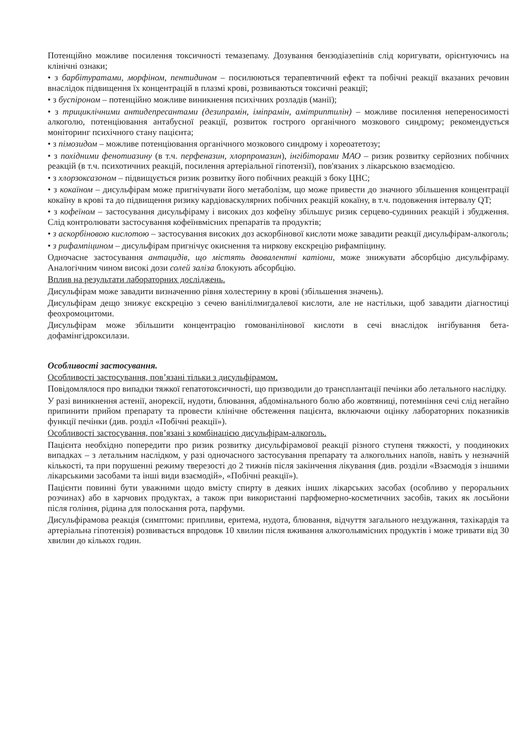Потенційно можливе посилення токсичності темазепаму. Дозування бензодіазепінів слід коригувати, орієнтуючись на клінічні ознаки;
• з барбітуратами, морфіном, пентидином – посилюються терапевтичний ефект та побічні реакції вказаних речовин внаслідок підвищення їх концентрацій в плазмі крові, розвиваються токсичні реакції;
• з буспіроном – потенційно можливе виникнення психічних розладів (манії);
• з трициклічними антидепресантами (дезипрамін, іміпрамін, амітриптилін) – можливе посилення непереносимості алкоголю, потенціювання антабусної реакції, розвиток гострого органічного мозкового синдрому; рекомендується моніторинг психічного стану пацієнта;
• з пімозидом – можливе потенціювання органічного мозкового синдрому і хореоатетозу;
• з похідними фенотиазину (в т.ч. перфеназин, хлорпромазин), інгібіторами МАО – ризик розвитку серйозних побічних реакцій (в т.ч. психотичних реакцій, посилення артеріальної гіпотензії), пов'язаних з лікарською взаємодією.
• з хлорзоксазоном – підвищується ризик розвитку його побічних реакцій з боку ЦНС;
• з кокаїном – дисульфірам може пригнічувати його метаболізм, що може привести до значного збільшення концентрації кокаїну в крові та до підвищення ризику кардіоваскулярних побічних реакцій кокаїну, в т.ч. подовження інтервалу QT;
• з кофеїном – застосування дисульфіраму і високих доз кофеїну збільшує ризик серцево-судинних реакцій і збудження. Слід контролювати застосування кофеїнвмісних препаратів та продуктів;
• з аскорбіновою кислотою – застосування високих доз аскорбінової кислоти може завадити реакції дисульфірам-алкоголь;
• з рифампіцином – дисульфірам пригнічує окиснення та ниркову екскрецію рифампіцину.
Одночасне застосування антацидів, що містять двовалентні катіони, може знижувати абсорбцію дисульфіраму. Аналогічним чином високі дози солей заліза блокують абсорбцію.
Вплив на результати лабораторних досліджень.
Дисульфірам може завадити визначенню рівня холестерину в крові (збільшення значень).
Дисульфірам дещо знижує екскрецію з сечею ванілілмигдалевої кислоти, але не настільки, щоб завадити діагностиці феохромоцитоми.
Дисульфірам може збільшити концентрацію гомованілінової кислоти в сечі внаслідок інгібування бета-дофамінгідроксилази.
Особливості застосування.
Особливості застосування, пов’язані тільки з дисульфірамом.
Повідомлялося про випадки тяжкої гепатотоксичності, що призводили до трансплантації печінки або летального наслідку.
У разі виникнення астенії, анорексії, нудоти, блювання, абдомінального болю або жовтяниці, потемніння сечі слід негайно припинити прийом препарату та провести клінічне обстеження пацієнта, включаючи оцінку лабораторних показників функції печінки (див. розділ «Побічні реакції»).
Особливості застосування, пов’язані з комбінацією дисульфірам-алкоголь.
Пацієнта необхідно попередити про ризик розвитку дисульфірамової реакції різного ступеня тяжкості, у поодиноких випадках – з летальним наслідком, у разі одночасного застосування препарату та алкогольних напоїв, навіть у незначній кількості, та при порушенні режиму тверезості до 2 тижнів після закінчення лікування (див. розділи «Взаємодія з іншими лікарськими засобами та інші види взаємодій», «Побічні реакції»).
Пацієнти повинні бути уважними щодо вмісту спирту в деяких інших лікарських засобах (особливо у пероральних розчинах) або в харчових продуктах, а також при використанні парфюмерно-косметичних засобів, таких як лосьйони після гоління, рідина для полоскання рота, парфуми.
Дисульфірамова реакція (симптоми: припливи, еритема, нудота, блювання, відчуття загального нездужання, тахікардія та артеріальна гіпотензія) розвивається впродовж 10 хвилин після вживання алкогольвмісних продуктів і може тривати від 30 хвилин до кількох годин.